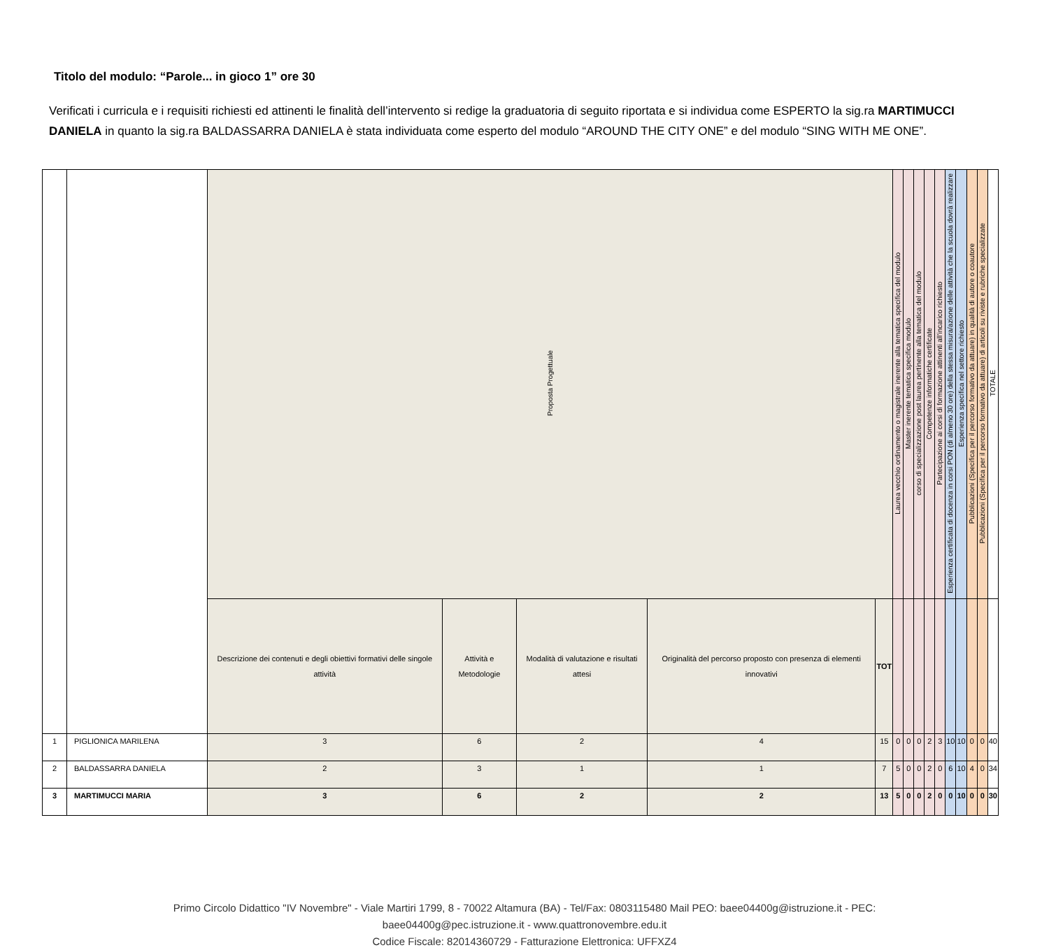Titolo del modulo: “Parole... in gioco 1” ore 30
Verificati i curricula e i requisiti richiesti ed attinenti le finalità dell’intervento si redige la graduatoria di seguito riportata e si individua come ESPERTO la sig.ra MARTIMUCCI DANIELA in quanto la sig.ra BALDASSARRA DANIELA è stata individuata come esperto del modulo “AROUND THE CITY ONE” e del modulo “SING WITH ME ONE”.
| | | Proposta Progettuale | | | | | Laurea vecchio ordinamento o magistrale inerente alla tematica specifica del modulo | Master inerente tematica specifica modulo | corso di specializzazione post laurea pertinente alla tematica del modulo | Competenze informatiche certificate | Partecipazione ai corsi di formazione attinenti all’incarico richiesto | Esperienza certificata di docenza in corsi PON (di almeno 30 ore) della stessa misura/azione delle attività che la scuola dovrà realizzare | Esperienza specifica nel settore richiesto | Pubblicazioni (Specifica per il percorso formativo da attuare) in qualità di autore o coautore | Pubblicazioni (Specifica per il percorso formativo da attuare) di articoli su riviste e rubriche specializzate | TOTALE |
| | | Descrizione dei contenuti e degli obiettivi formativi delle singole attività | Attività e Metodologie | Modalità di valutazione e risultati attesi | Originalità del percorso proposto con presenza di elementi innovativi | TOT | | | | | | | | | | |
| 1 | PIGLIONICA MARILENA | 3 | 6 | 2 | 4 | 15 | 0 | 0 | 0 | 2 | 3 | 10 | 10 | 0 | 0 | 40 |
| 2 | BALDASSARRA DANIELA | 2 | 3 | 1 | 1 | 7 | 5 | 0 | 0 | 2 | 0 | 6 | 10 | 4 | 0 | 34 |
| 3 | MARTIMUCCI MARIA | 3 | 6 | 2 | 2 | 13 | 5 | 0 | 0 | 2 | 0 | 0 | 10 | 0 | 0 | 30 |
Primo Circolo Didattico "IV Novembre" - Viale Martiri 1799, 8 - 70022 Altamura (BA) - Tel/Fax: 0803115480 Mail PEO: baee04400g@istruzione.it - PEC:
baee04400g@pec.istruzione.it - www.quattronovembre.edu.it
Codice Fiscale: 82014360729 - Fatturazione Elettronica: UFFXZ4